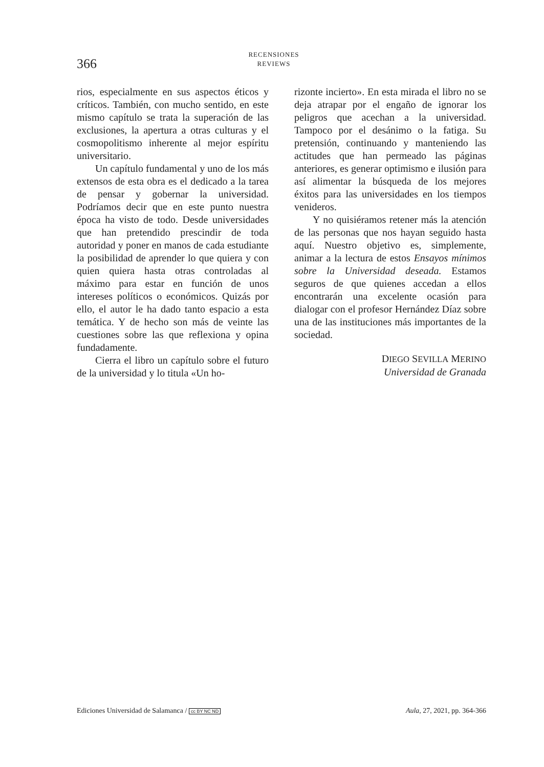366
RECENSIONES
REVIEWS
rios, especialmente en sus aspectos éticos y críticos. También, con mucho sentido, en este mismo capítulo se trata la superación de las exclusiones, la apertura a otras culturas y el cosmopolitismo inherente al mejor espíritu universitario.
Un capítulo fundamental y uno de los más extensos de esta obra es el dedicado a la tarea de pensar y gobernar la universidad. Podríamos decir que en este punto nuestra época ha visto de todo. Desde universidades que han pretendido prescindir de toda autoridad y poner en manos de cada estudiante la posibilidad de aprender lo que quiera y con quien quiera hasta otras controladas al máximo para estar en función de unos intereses políticos o económicos. Quizás por ello, el autor le ha dado tanto espacio a esta temática. Y de hecho son más de veinte las cuestiones sobre las que reflexiona y opina fundadamente.
Cierra el libro un capítulo sobre el futuro de la universidad y lo titula «Un ho-
rizonte incierto». En esta mirada el libro no se deja atrapar por el engaño de ignorar los peligros que acechan a la universidad. Tampoco por el desánimo o la fatiga. Su pretensión, continuando y manteniendo las actitudes que han permeado las páginas anteriores, es generar optimismo e ilusión para así alimentar la búsqueda de los mejores éxitos para las universidades en los tiempos venideros.
Y no quisiéramos retener más la atención de las personas que nos hayan seguido hasta aquí. Nuestro objetivo es, simplemente, animar a la lectura de estos Ensayos mínimos sobre la Universidad deseada. Estamos seguros de que quienes accedan a ellos encontrarán una excelente ocasión para dialogar con el profesor Hernández Díaz sobre una de las instituciones más importantes de la sociedad.
DIEGO SEVILLA MERINO
Universidad de Granada
Ediciones Universidad de Salamanca / cc BY NC ND Aula, 27, 2021, pp. 364-366